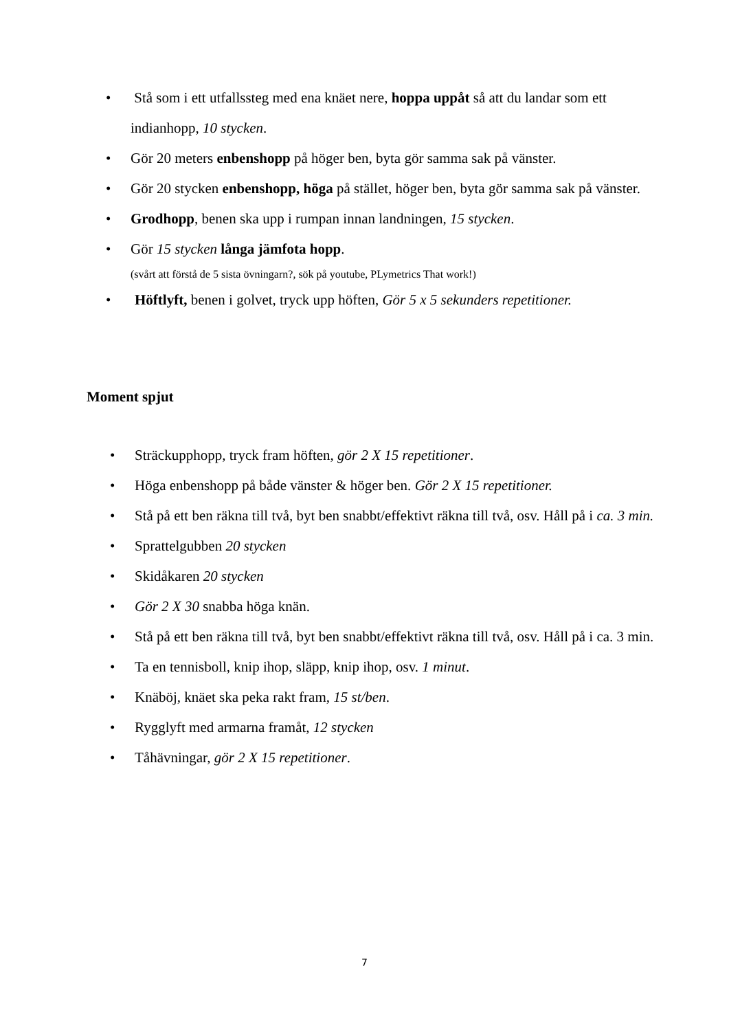• Stå som i ett utfallssteg med ena knäet nere, hoppa uppåt så att du landar som ett indianhopp, 10 stycken.
• Gör 20 meters enbenshopp på höger ben, byta gör samma sak på vänster.
• Gör 20 stycken enbenshopp, höga på stället, höger ben, byta gör samma sak på vänster.
• Grodhopp, benen ska upp i rumpan innan landningen, 15 stycken.
• Gör 15 stycken långa jämfota hopp.
(svårt att förstå de 5 sista övningarn?, sök på youtube, PLymetrics That work!)
• Höftlyft, benen i golvet, tryck upp höften, Gör 5 x 5 sekunders repetitioner.
Moment spjut
• Sträckupphopp, tryck fram höften, gör 2 X 15 repetitioner.
• Höga enbenshopp på både vänster & höger ben. Gör 2 X 15 repetitioner.
• Stå på ett ben räkna till två, byt ben snabbt/effektivt räkna till två, osv. Håll på i ca. 3 min.
• Sprattelgubben 20 stycken
• Skidåkaren 20 stycken
• Gör 2 X 30 snabba höga knän.
• Stå på ett ben räkna till två, byt ben snabbt/effektivt räkna till två, osv. Håll på i ca. 3 min.
• Ta en tennisboll, knip ihop, släpp, knip ihop, osv. 1 minut.
• Knäböj, knäet ska peka rakt fram, 15 st/ben.
• Rygglyft med armarna framåt, 12 stycken
• Tåhävningar, gör 2 X 15 repetitioner.
7